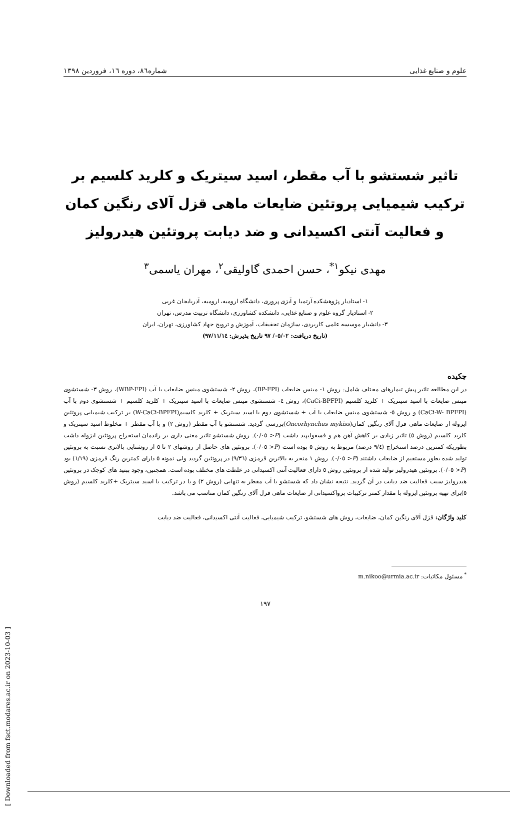علوم و صنایع غذایی شماره۸٦، دوره ١٦، فروردین ١٣٩٨
تاثیر شستشو با آب مقطر، اسید سیتریک و کلرید کلسیم بر ترکیب شیمیایی پروتئین ضایعات ماهی قزل آلای رنگین کمان و فعالیت آنتی اکسیدانی و ضد دیابت پروتئین هیدرولیز
مهدی نیکو<sup>١*</sup>، حسن احمدی گاولیقی<sup>٢</sup>، مهران یاسمی<sup>٣</sup>
١- استادیار پژوهشکده آرتمیا و آبزی پروری، دانشگاه ارومیه، ارومیه، آذربایجان غربی
٢- استادیار گروه علوم و صنایع غذایی، دانشکده کشاورزی، دانشگاه تربیت مدرس، تهران
٣- دانشیار موسسه علمی کاربردی، سازمان تحقیقات، آموزش و ترویج جهاد کشاورزی، تهران، ایران
(تاریخ دریافت: ٠٥/٠٢/ ٩٧ تاریخ پذیرش: ٩٧/١١/١٤)
چکیده
در این مطالعه تاثیر پیش تیمارهای مختلف شامل: روش ١- مینس ضایعات (BP-FPI)، روش ٢- شستشوی مینس ضایعات با آب (WBP-FPI)، روش ٣- شستشوی مینس ضایعات با اسید سیتریک + کلرید کلسیم (CaCi-BPFPI)، روش ٤- شستشوی مینس ضایعات با اسید سیتریک + کلرید کلسیم + شستشوی دوم با آب (CaCi-W- BPFPI) و روش ٥- شستشوی مینس ضایعات با آب + شستشوی دوم با اسید سیتریک + کلرید کلسیم(W-CaCi-BPFPI) بر ترکیب شیمیایی پروتئین ایزوله از ضایعات ماهی قزل آلای رنگین کمان(Oncorhynchus mykiss)بررسی گردید. شستشو با آب مقطر (روش ٢) و با آب مقطر + مخلوط اسید سیتریک و کلرید کلسیم (روش ٥) تاثیر زیادی بر کاهش آهن هم و فسفولیپید داشت (P< ٠/٠٥). روش شستشو تاثیر معنی داری بر راندمان استخراج پروتئین ایزوله داشت بطوریکه کمترین درصد استخراج (٩/٤ درصد) مربوط به روش ٥ بوده است (P< ٠/٠٥). پروتئین های حاصل از روشهای ٢ تا ٥ از روشنایی بالاتری نسبت به پروتئین تولید شده بطور مستقیم از ضایعات داشتند (P< ٠/٠٥). روش ١ منجر به بالاترین قرمزی (٩/٣٦) در پروتئین گردید ولی نمونه ٥ دارای کمترین رنگ قرمزی (١/١٩) بود (P< ٠/٠٥). پروتئین هیدرولیز تولید شده از پروتئین روش ٥ دارای فعالیت آنتی اکسیدانی در غلظت های مختلف بوده است. همچنین، وجود پپتید های کوچک در پروتئین هیدرولیز سبب فعالیت ضد دیابت در آن گردید. نتیجه نشان داد که شستشو با آب مقطر به تنهایی (روش ٢) و یا در ترکیب با اسید سیتریک +کلرید کلسیم (روش ٥)برای تهیه پروتئین ایزوله با مقدار کمتر ترکیبات پرواکسیدانی از ضایعات ماهی قزل آلای رنگین کمان مناسب می باشد.
کلید واژگان: قزل آلای رنگین کمان، ضایعات، روش های شستشو، ترکیب شیمیایی، فعالیت آنتی اکسیدانی، فعالیت ضد دیابت
<sup>*</sup> مسئول مکاتبات: m.nikoo@urmia.ac.ir
١٩٧
[ Downloaded from fsct.modares.ac.ir on 2023-10-03 ]